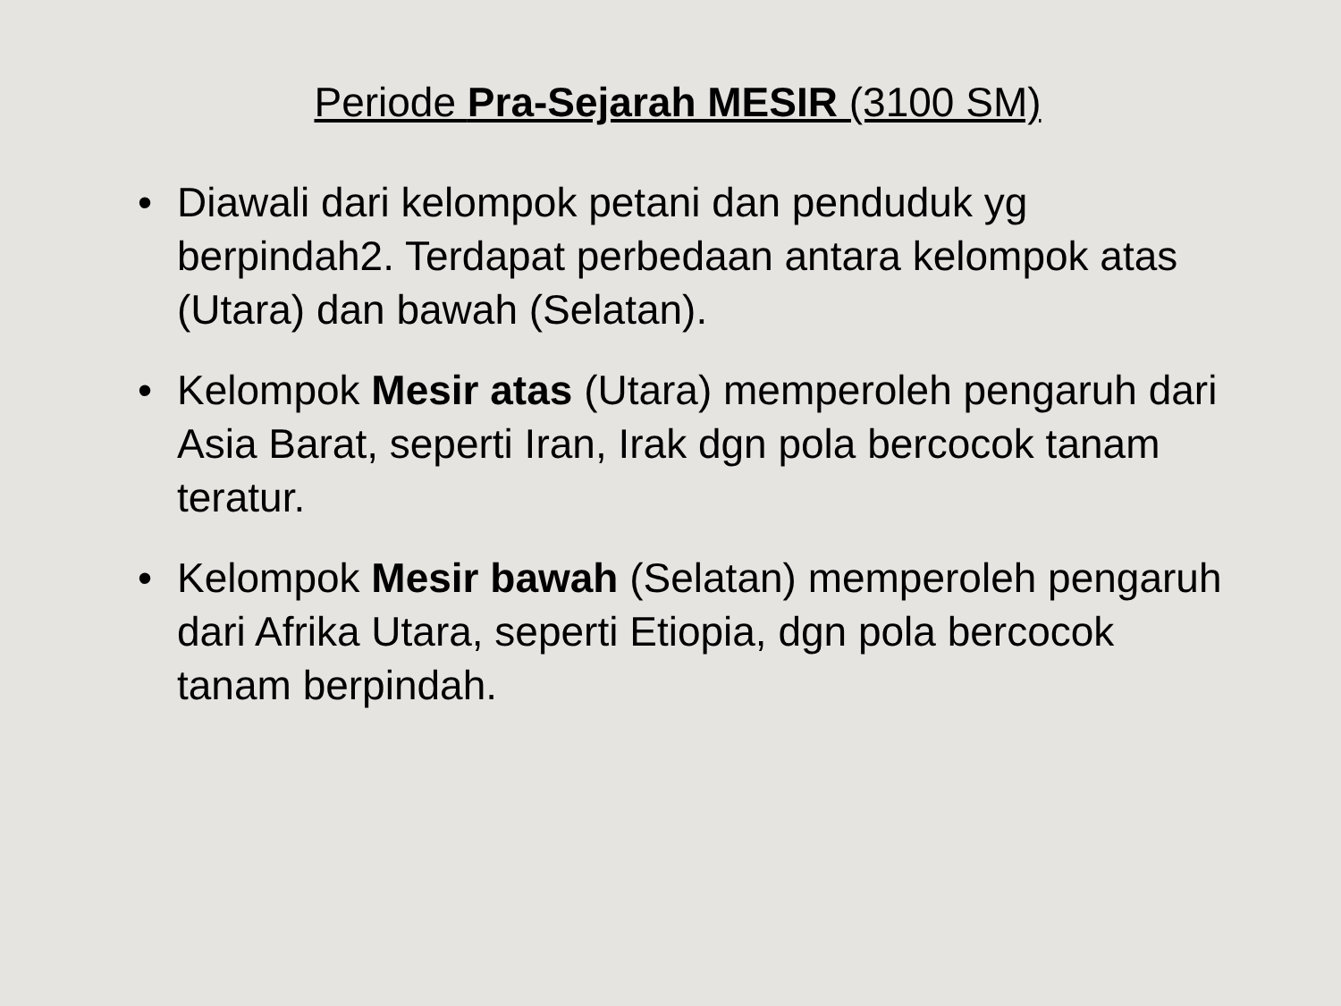Periode Pra-Sejarah MESIR (3100 SM)
• Diawali dari kelompok petani dan penduduk yg berpindah2. Terdapat perbedaan antara kelompok atas (Utara) dan bawah (Selatan).
• Kelompok Mesir atas (Utara) memperoleh pengaruh dari Asia Barat, seperti Iran, Irak dgn pola bercocok tanam teratur.
• Kelompok Mesir bawah (Selatan) memperoleh pengaruh dari Afrika Utara, seperti Etiopia, dgn pola bercocok tanam berpindah.